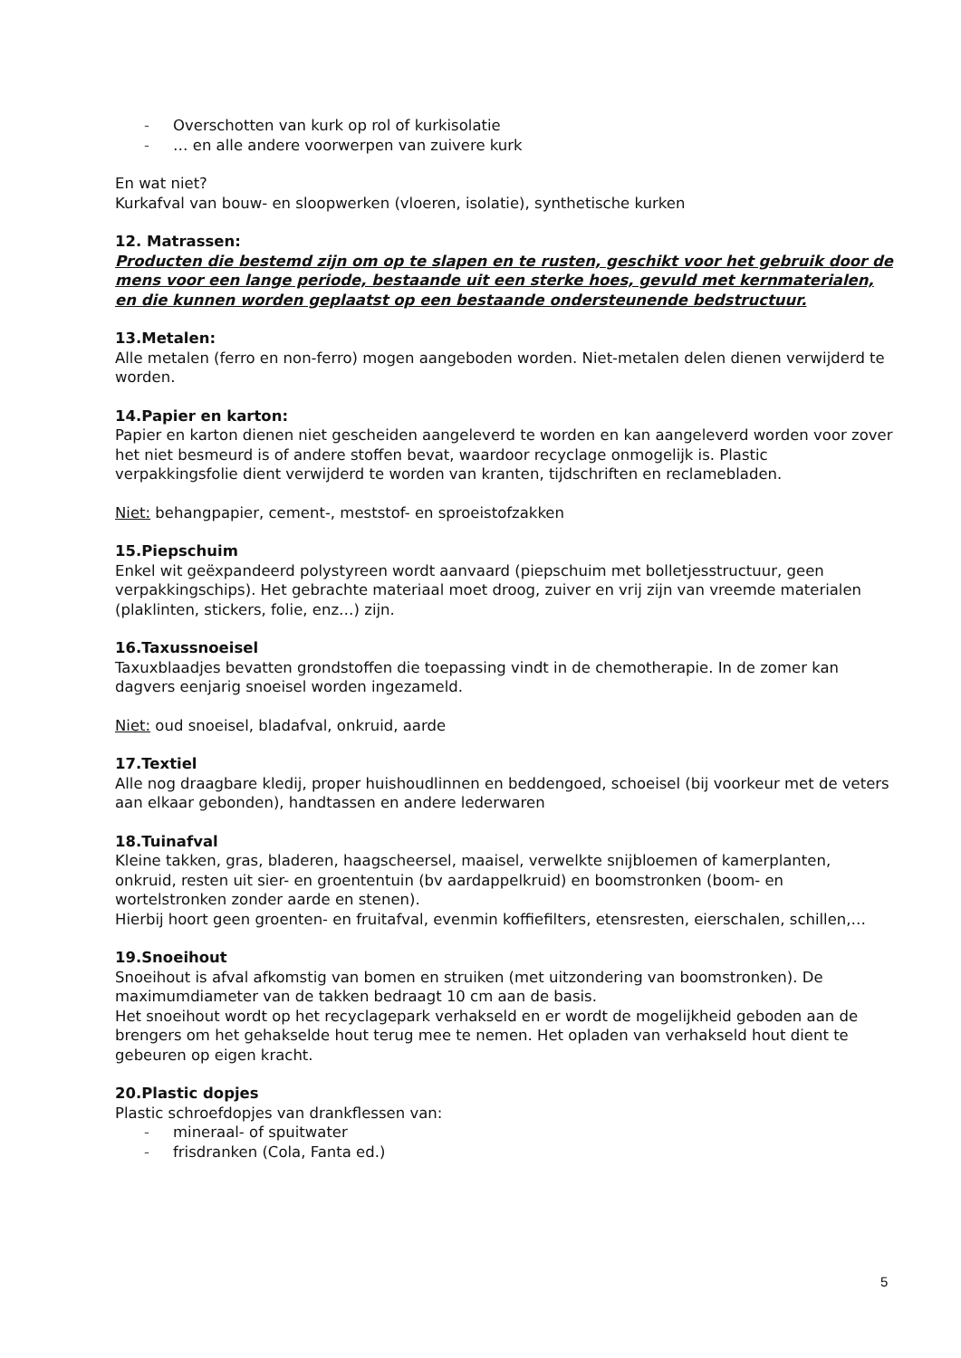- Overschotten van kurk op rol of kurkisolatie
- … en alle andere voorwerpen van zuivere kurk
En wat niet?
Kurkafval van bouw- en sloopwerken (vloeren, isolatie), synthetische kurken
12. Matrassen:
Producten die bestemd zijn om op te slapen en te rusten, geschikt voor het gebruik door de mens voor een lange periode, bestaande uit een sterke hoes, gevuld met kernmaterialen, en die kunnen worden geplaatst op een bestaande ondersteunende bedstructuur.
13.Metalen:
Alle metalen (ferro en non-ferro) mogen aangeboden worden. Niet-metalen delen dienen verwijderd te worden.
14.Papier en karton:
Papier en karton dienen niet gescheiden aangeleverd te worden en kan aangeleverd worden voor zover het niet besmeurd is of andere stoffen bevat, waardoor recyclage onmogelijk is. Plastic verpakkingsfolie dient verwijderd te worden van kranten, tijdschriften en reclamebladen.
Niet: behangpapier, cement-, meststof- en sproeistofzakken
15.Piepschuim
Enkel wit geëxpandeerd polystyreen wordt aanvaard (piepschuim met bolletjesstructuur, geen verpakkingschips). Het gebrachte materiaal moet droog, zuiver en vrij zijn van vreemde materialen (plaklinten, stickers, folie, enz…) zijn.
16.Taxussnoeisel
Taxuxblaadjes bevatten grondstoffen die toepassing vindt in de chemotherapie. In de zomer kan dagvers eenjarig snoeisel worden ingezameld.
Niet: oud snoeisel, bladafval, onkruid, aarde
17.Textiel
Alle nog draagbare kledij, proper huishoudlinnen en beddengoed, schoeisel (bij voorkeur met de veters aan elkaar gebonden), handtassen en andere lederwaren
18.Tuinafval
Kleine takken, gras, bladeren, haagscheersel, maaisel, verwelkte snijbloemen of kamerplanten, onkruid, resten uit sier- en groententuin (bv aardappelkruid) en boomstronken (boom- en wortelstronken zonder aarde en stenen).
Hierbij hoort geen groenten- en fruitafval, evenmin koffiefilters, etensresten, eierschalen, schillen,…
19.Snoeihout
Snoeihout is afval afkomstig van bomen en struiken (met uitzondering van boomstronken). De maximumdiameter van de takken bedraagt 10 cm aan de basis.
Het snoeihout wordt op het recyclagepark verhakseld en er wordt de mogelijkheid geboden aan de brengers om het gehakselde hout terug mee te nemen. Het opladen van verhakseld hout dient te gebeuren op eigen kracht.
20.Plastic dopjes
Plastic schroefdopjes van drankflessen van:
- mineraal- of spuitwater
- frisdranken (Cola, Fanta ed.)
5